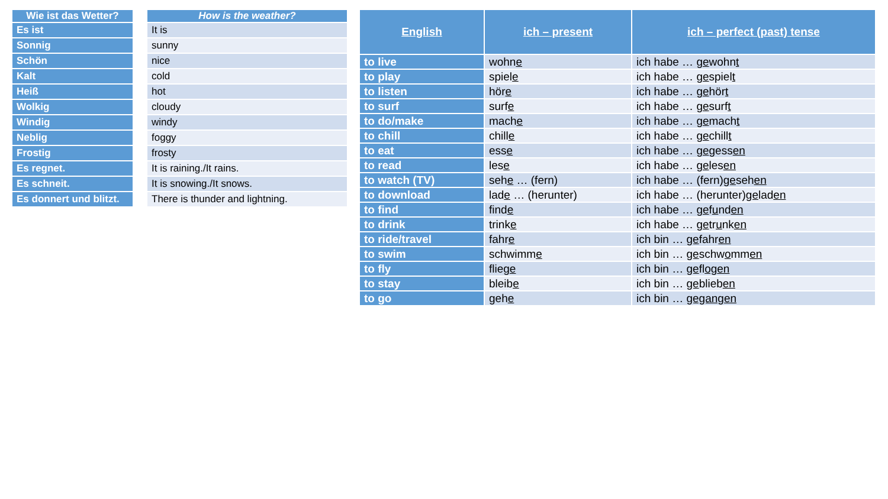| Wie ist das Wetter? |
| --- |
| Es ist |
| Sonnig |
| Schön |
| Kalt |
| Heiß |
| Wolkig |
| Windig |
| Neblig |
| Frostig |
| Es regnet. |
| Es schneit. |
| Es donnert und blitzt. |
| How is the weather? |
| --- |
| It is |
| sunny |
| nice |
| cold |
| hot |
| cloudy |
| windy |
| foggy |
| frosty |
| It is raining./It rains. |
| It is snowing./It snows. |
| There is thunder and lightning. |
| English | ich – present | ich – perfect (past) tense |
| --- | --- | --- |
| to live | wohn e | ich habe … ge wohn t |
| to play | spiel e | ich habe … ge spiel t |
| to listen | hör e | ich habe … ge hör t |
| to surf | surf e | ich habe … ge surf t |
| to do/make | mach e | ich habe … ge mach t |
| to chill | chill e | ich habe … ge chill t |
| to eat | ess e | ich habe … ge gess en |
| to read | les e | ich habe … ge les en |
| to watch (TV) | seh e … (fern) | ich habe … (fern) ge seh en |
| to download | lad e … (herunter) | ich habe … (herunter) ge lad en |
| to find | find e | ich habe … ge f u nd en |
| to drink | trink e | ich habe … ge tr u nk en |
| to ride/travel | fahr e | ich bin … ge fahr en |
| to swim | schwimm e | ich bin … ge schw o mm en |
| to fly | flieg e | ich bin … ge fl og en |
| to stay | bleib e | ich bin … ge blieb en |
| to go | geh e | ich bin … gegangen |